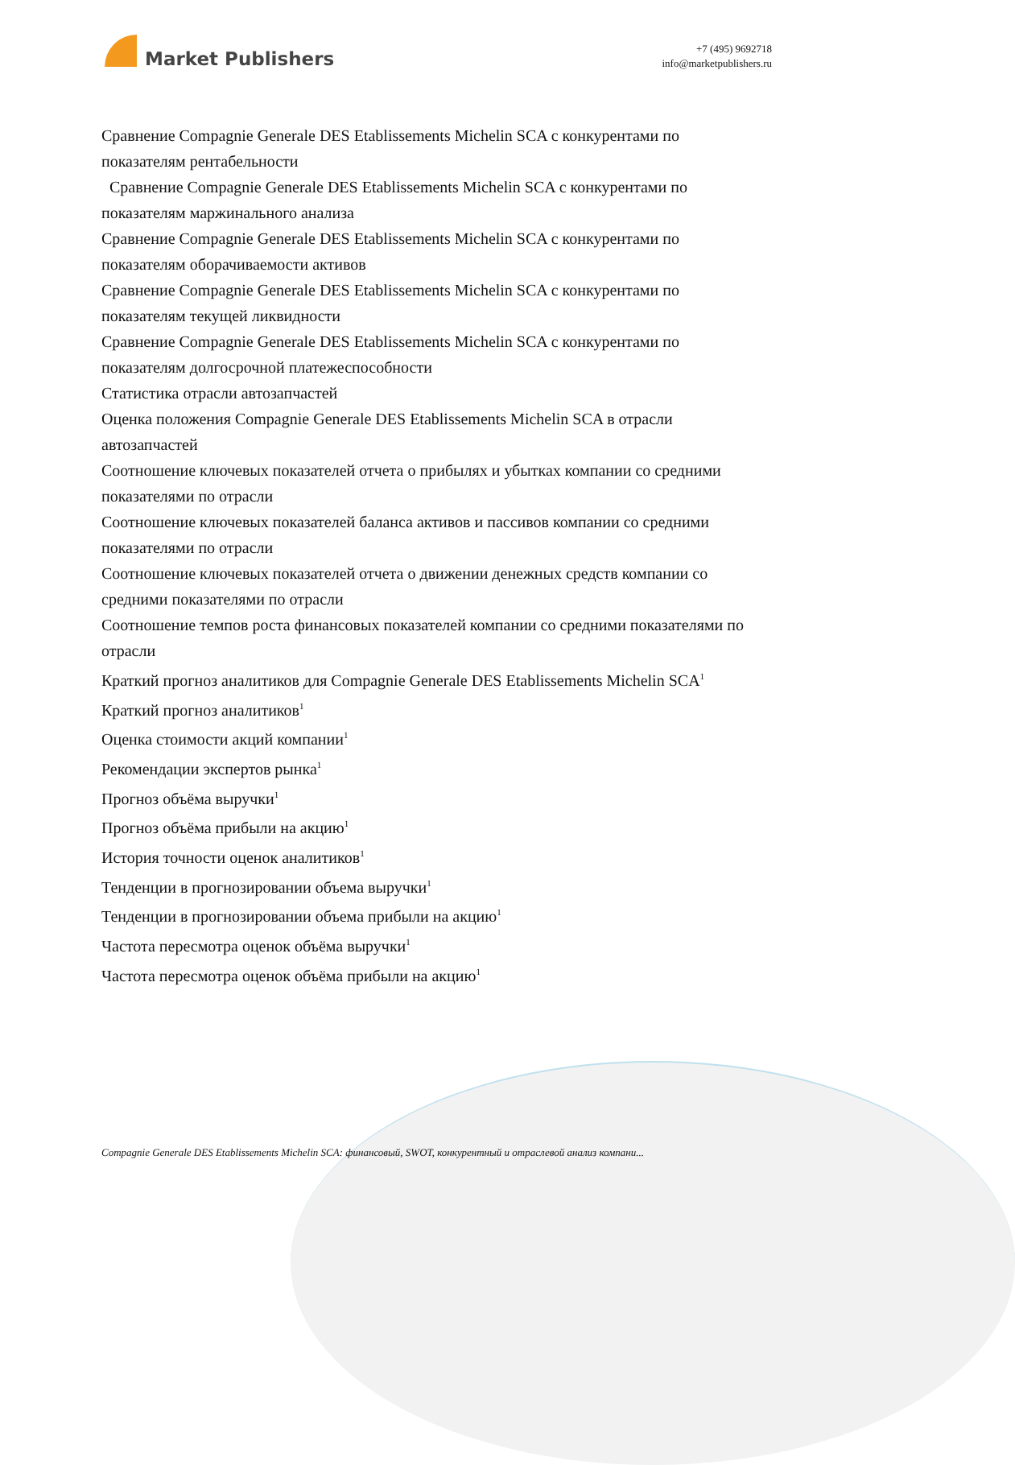Market Publishers
+7 (495) 9692718
info@marketpublishers.ru
Сравнение Compagnie Generale DES Etablissements Michelin SCA с конкурентами по показателям рентабельности
Сравнение Compagnie Generale DES Etablissements Michelin SCA с конкурентами по показателям маржинального анализа
Сравнение Compagnie Generale DES Etablissements Michelin SCA с конкурентами по показателям оборачиваемости активов
Сравнение Compagnie Generale DES Etablissements Michelin SCA с конкурентами по показателям текущей ликвидности
Сравнение Compagnie Generale DES Etablissements Michelin SCA с конкурентами по показателям долгосрочной платежеспособности
Статистика отрасли автозапчастей
Оценка положения Compagnie Generale DES Etablissements Michelin SCA в отрасли автозапчастей
Соотношение ключевых показателей отчета о прибылях и убытках компании со средними показателями по отрасли
Соотношение ключевых показателей баланса активов и пассивов компании со средними показателями по отрасли
Соотношение ключевых показателей отчета о движении денежных средств компании со средними показателями по отрасли
Соотношение темпов роста финансовых показателей компании со средними показателями по отрасли
Краткий прогноз аналитиков для Compagnie Generale DES Etablissements Michelin SCA<sup>1</sup>
Краткий прогноз аналитиков<sup>1</sup>
Оценка стоимости акций компании<sup>1</sup>
Рекомендации экспертов рынка<sup>1</sup>
Прогноз объёма выручки<sup>1</sup>
Прогноз объёма прибыли на акцию<sup>1</sup>
История точности оценок аналитиков<sup>1</sup>
Тенденции в прогнозировании объема выручки<sup>1</sup>
Тенденции в прогнозировании объема прибыли на акцию<sup>1</sup>
Частота пересмотра оценок объёма выручки<sup>1</sup>
Частота пересмотра оценок объёма прибыли на акцию<sup>1</sup>
Compagnie Generale DES Etablissements Michelin SCA: финансовый, SWOT, конкурентный и отраслевой анализ компани...